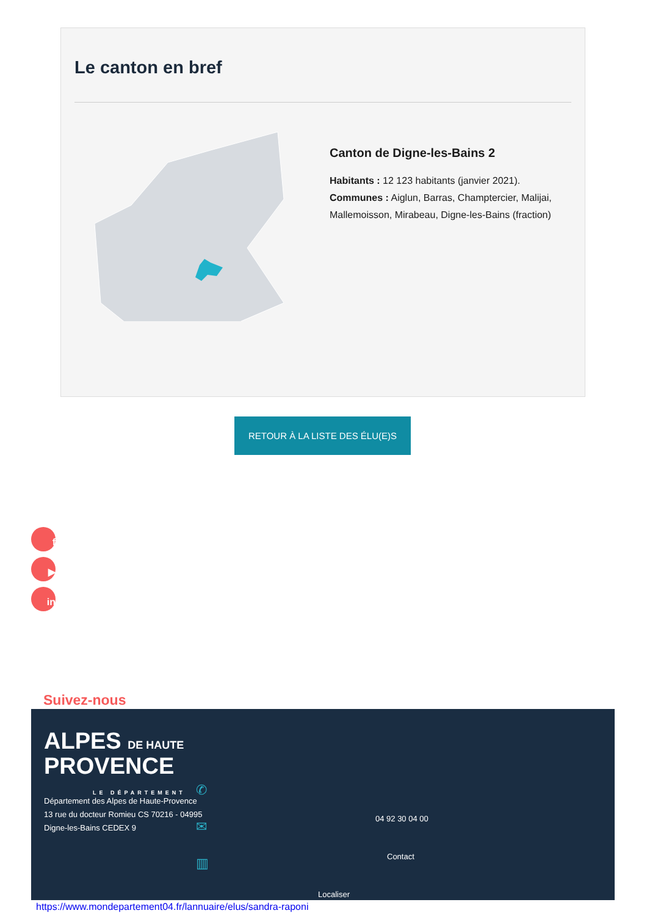Le canton en bref
Canton de Digne-les-Bains 2
Habitants : 12 123 habitants (janvier 2021).
Communes : Aiglun, Barras, Champtercier, Malijai, Mallemoisson, Mirabeau, Digne-les-Bains (fraction)
RETOUR À LA LISTE DES ÉLU(E)S
f
▶
in
Suivez-nous
ALPES DE HAUTE
PROVENCE
LE DÉPARTEMENT
Département des Alpes de Haute-Provence
13 rue du docteur Romieu CS 70216 - 04995
Digne-les-Bains CEDEX 9
✆
✉
▥
04 92 30 04 00
Contact
Localiser
https://www.mondepartement04.fr/lannuaire/elus/sandra-raponi